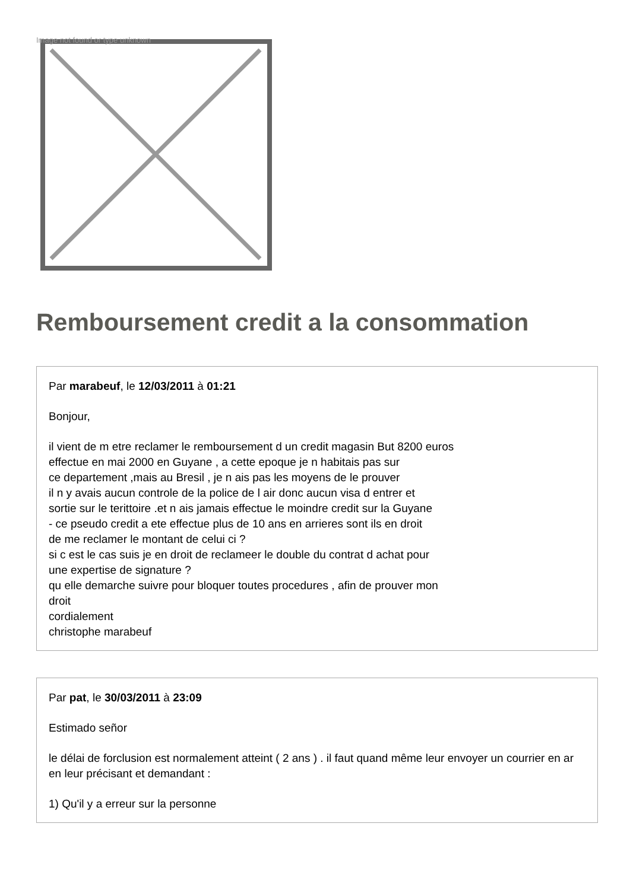Image not found or type unknown
Remboursement credit a la consommation
Par marabeuf, le 12/03/2011 à 01:21
Bonjour,
il vient de m etre reclamer le remboursement d un credit magasin But 8200 euros
effectue en mai 2000 en Guyane , a cette epoque je n habitais pas sur
ce departement ,mais au Bresil , je n ais pas les moyens de le prouver
il n y avais aucun controle de la police de l air donc aucun visa d entrer et
sortie sur le terittoire .et n ais jamais effectue le moindre credit sur la Guyane
- ce pseudo credit a ete effectue plus de 10 ans en arrieres sont ils en droit
de me reclamer le montant de celui ci ?
si c est le cas suis je en droit de reclameer le double du contrat d achat pour
une expertise de signature ?
qu elle demarche suivre pour bloquer toutes procedures , afin de prouver mon
droit
cordialement
christophe marabeuf
Par pat, le 30/03/2011 à 23:09
Estimado señor
le délai de forclusion est normalement atteint ( 2 ans ) . il faut quand même leur envoyer un courrier en ar en leur précisant et demandant :
1) Qu'il y a erreur sur la personne